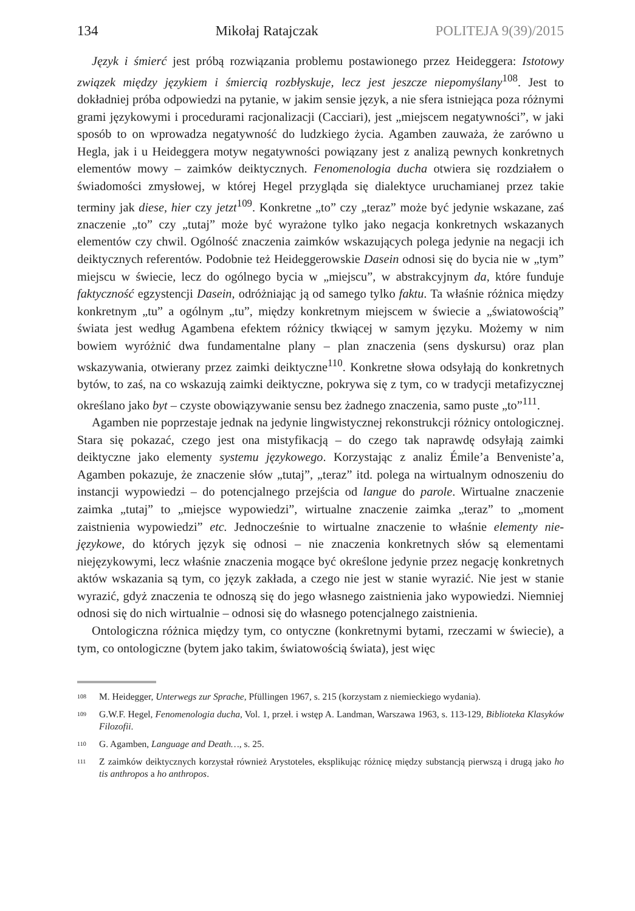134 Mikołaj Ratajczak POLITEJA 9(39)/2015
Język i śmierć jest próbą rozwiązania problemu postawionego przez Heideggera: Istotowy związek między językiem i śmiercią rozbłyskuje, lecz jest jeszcze niepomyślany<sup>108</sup>. Jest to dokładniej próba odpowiedzi na pytanie, w jakim sensie język, a nie sfera istniejąca poza różnymi grami językowymi i procedurami racjonalizacji (Cacciari), jest „miejscem negatywności”, w jaki sposób to on wprowadza negatywność do ludzkiego życia. Agamben zauważa, że zarówno u Hegla, jak i u Heideggera motyw negatywności powiązany jest z analizą pewnych konkretnych elementów mowy – zaimków deiktycznych. Fenomenologia ducha otwiera się rozdziałem o świadomości zmysłowej, w której Hegel przygląda się dialektyce uruchamianej przez takie terminy jak diese, hier czy jetzt<sup>109</sup>. Konkretne „to” czy „teraz” może być jedynie wskazane, zaś znaczenie „to” czy „tutaj” może być wyrażone tylko jako negacja konkretnych wskazanych elementów czy chwil. Ogólność znaczenia zaimków wskazujących polega jedynie na negacji ich deiktycznych referentów. Podobnie też Heideggerowskie Dasein odnosi się do bycia nie w „tym” miejscu w świecie, lecz do ogólnego bycia w „miejscu”, w abstrakcyjnym da, które funduje faktyczność egzystencji Dasein, odróżniając ją od samego tylko faktu. Ta właśnie różnica między konkretnym „tu” a ogólnym „tu”, między konkretnym miejscem w świecie a „światowością” świata jest według Agambena efektem różnicy tkwiącej w samym języku. Możemy w nim bowiem wyróżnić dwa fundamentalne plany – plan znaczenia (sens dyskursu) oraz plan wskazywania, otwierany przez zaimki deiktyczne<sup>110</sup>. Konkretne słowa odsyłają do konkretnych bytów, to zaś, na co wskazują zaimki deiktyczne, pokrywa się z tym, co w tradycji metafizycznej określano jako byt – czyste obowiązywanie sensu bez żadnego znaczenia, samo puste „to”<sup>111</sup>.
Agamben nie poprzestaje jednak na jedynie lingwistycznej rekonstrukcji różnicy ontologicznej. Stara się pokazać, czego jest ona mistyfikacją – do czego tak naprawdę odsyłają zaimki deiktyczne jako elementy systemu językowego. Korzystając z analiz Émile’a Benveniste’a, Agamben pokazuje, że znaczenie słów „tutaj”, „teraz” itd. polega na wirtualnym odnoszeniu do instancji wypowiedzi – do potencjalnego przejścia od langue do parole. Wirtualne znaczenie zaimka „tutaj” to „miejsce wypowiedzi”, wirtualne znaczenie zaimka „teraz” to „moment zaistnienia wypowiedzi” etc. Jednocześnie to wirtualne znaczenie to właśnie elementy nie-językowe, do których język się odnosi – nie znaczenia konkretnych słów są elementami niejęzykowymi, lecz właśnie znaczenia mogące być określone jedynie przez negację konkretnych aktów wskazania są tym, co język zakłada, a czego nie jest w stanie wyrazić. Nie jest w stanie wyrazić, gdyż znaczenia te odnoszą się do jego własnego zaistnienia jako wypowiedzi. Niemniej odnosi się do nich wirtualnie – odnosi się do własnego potencjalnego zaistnienia.
Ontologiczna różnica między tym, co ontyczne (konkretnymi bytami, rzeczami w świecie), a tym, co ontologiczne (bytem jako takim, światowością świata), jest więc
<sup>108</sup> M. Heidegger, Unterwegs zur Sprache, Pfüllingen 1967, s. 215 (korzystam z niemieckiego wydania).
<sup>109</sup> G.W.F. Hegel, Fenomenologia ducha, Vol. 1, przeł. i wstęp A. Landman, Warszawa 1963, s. 113-129, Biblioteka Klasyków Filozofii.
<sup>110</sup> G. Agamben, Language and Death…, s. 25.
<sup>111</sup> Z zaimków deiktycznych korzystał również Arystoteles, eksplikując różnicę między substancją pierwszą i drugą jako ho tis anthropos a ho anthropos.